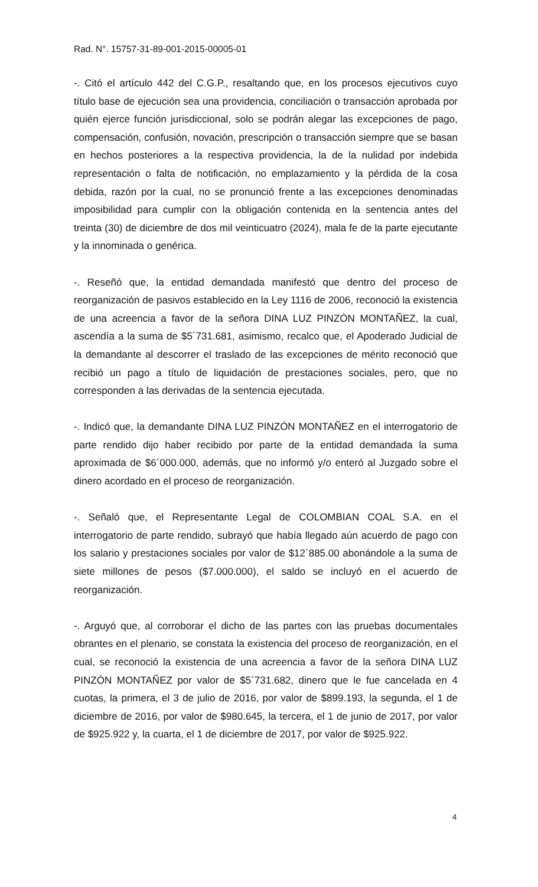Rad. N°. 15757-31-89-001-2015-00005-01
-. Citó el artículo 442 del C.G.P., resaltando que, en los procesos ejecutivos cuyo título base de ejecución sea una providencia, conciliación o transacción aprobada por quién ejerce función jurisdiccional, solo se podrán alegar las excepciones de pago, compensación, confusión, novación, prescripción o transacción siempre que se basan en hechos posteriores a la respectiva providencia, la de la nulidad por indebida representación o falta de notificación, no emplazamiento y la pérdida de la cosa debida, razón por la cual, no se pronunció frente a las excepciones denominadas imposibilidad para cumplir con la obligación contenida en la sentencia antes del treinta (30) de diciembre de dos mil veinticuatro (2024), mala fe de la parte ejecutante y la innominada o genérica.
-. Reseñó que, la entidad demandada manifestó que dentro del proceso de reorganización de pasivos establecido en la Ley 1116 de 2006, reconoció la existencia de una acreencia a favor de la señora DINA LUZ PINZÓN MONTAÑEZ, la cual, ascendía a la suma de $5´731.681, asimismo, recalco que, el Apoderado Judicial de la demandante al descorrer el traslado de las excepciones de mérito reconoció que recibió un pago a título de liquidación de prestaciones sociales, pero, que no corresponden a las derivadas de la sentencia ejecutada.
-. Indicó que, la demandante DINA LUZ PINZÓN MONTAÑEZ en el interrogatorio de parte rendido dijo haber recibido por parte de la entidad demandada la suma aproximada de $6´000.000, además, que no informó y/o enteró al Juzgado sobre el dinero acordado en el proceso de reorganización.
-. Señaló que, el Representante Legal de COLOMBIAN COAL S.A. en el interrogatorio de parte rendido, subrayó que había llegado aún acuerdo de pago con los salario y prestaciones sociales por valor de $12´885.00 abonándole a la suma de siete millones de pesos ($7.000.000), el saldo se incluyó en el acuerdo de reorganización.
-. Arguyó que, al corroborar el dicho de las partes con las pruebas documentales obrantes en el plenario, se constata la existencia del proceso de reorganización, en el cual, se reconoció la existencia de una acreencia a favor de la señora DINA LUZ PINZÓN MONTAÑEZ por valor de $5´731.682, dinero que le fue cancelada en 4 cuotas, la primera, el 3 de julio de 2016, por valor de $899.193, la segunda, el 1 de diciembre de 2016, por valor de $980.645, la tercera, el 1 de junio de 2017, por valor de $925.922 y, la cuarta, el 1 de diciembre de 2017, por valor de $925.922.
4